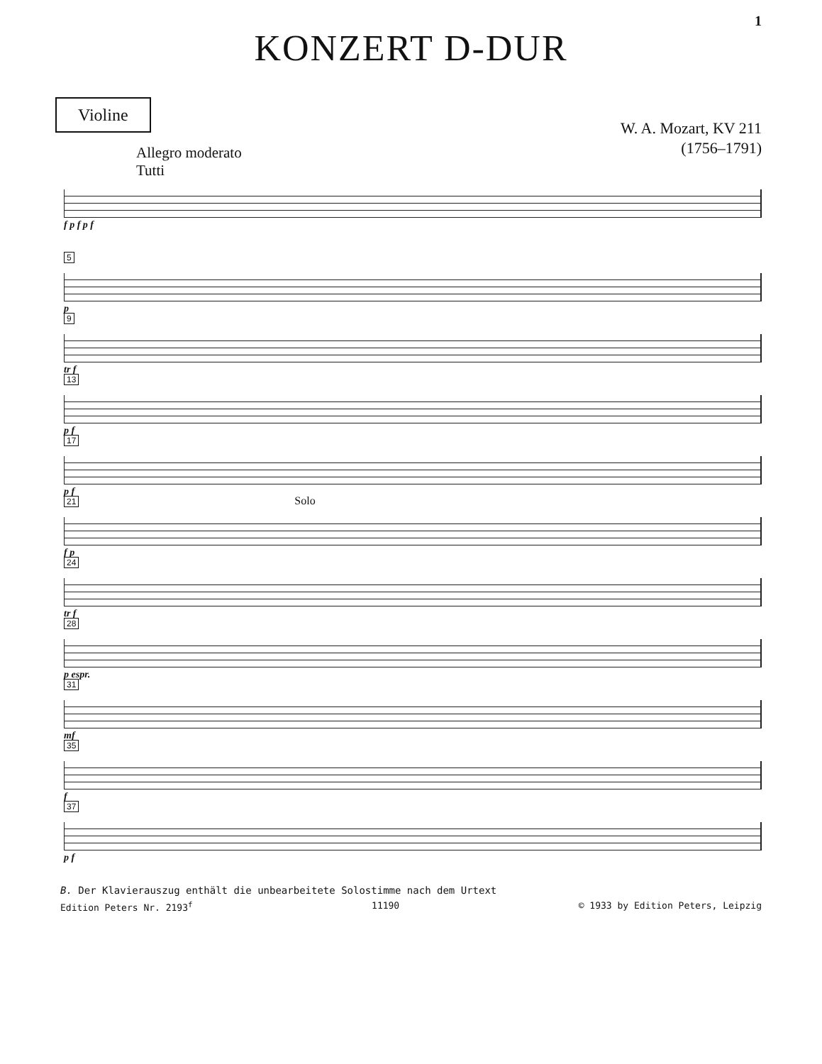1
KONZERT D-DUR
Violine
W. A. Mozart, KV 211
(1756–1791)
Allegro moderato
Tutti
f p f p f
5
p
9
tr f
13
p f
17
p f
21 Solo
f p
24
tr f
28
p espr.
31
mf
35
f
37
p f
B. Der Klavierauszug enthält die unbearbeitete Solostimme nach dem Urtext
Edition Peters Nr. 2193<sup>f</sup> 11190 © 1933 by Edition Peters, Leipzig